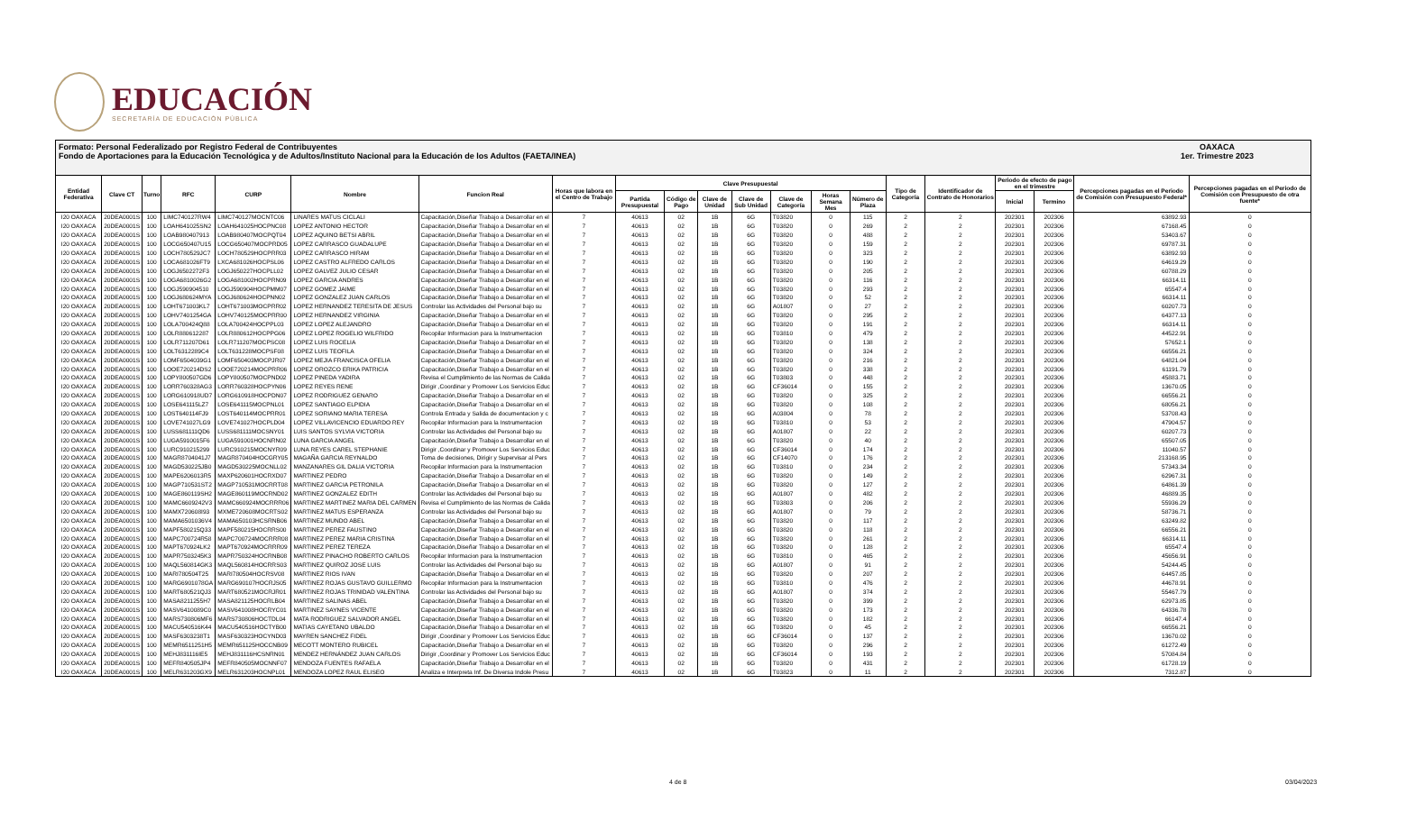EDUCACIÓN
SECRETARÍA DE EDUCACIÓN PÚBLICA
Formato: Personal Federalizado por Registro Federal de Contribuyentes
Fondo de Aportaciones para la Educación Tecnológica y de Adultos/Instituto Nacional para la Educación de los Adultos (FAETA/INEA)
OAXACA
1er. Trimestre 2023
| Entidad Federativa | Clave CT | Turno | RFC | CURP | Nombre | Funcion Real | Horas que labora en el Centro de Trabajo | Clave Presupuestal | | | | | | | Tipo de Categoría | Identificador de Contrato de Honorarios | Periodo de efecto de pago en el trimestre | | Percepciones pagadas en el Periodo de Comisión con Presupuesto Federal* | Percepciones pagadas en el Periodo de Comisión con Presupuesto de otra fuente* |
| --- | --- | --- | --- | --- | --- | --- | --- | --- | --- | --- | --- | --- | --- | --- | --- | --- | --- | --- | --- | --- |
| | | | | | | | | Partida Presupuestal | Código de Pago | Clave de Unidad | Clave de Sub Unidad | Clave de Categoría | Horas Semana Mes | Número de Plaza | | | Inicial | Termino | | |
| I20 OAXACA | 20DEA0001S | 100 | LIMC740127RW4 | LIMC740127MOCNTC06 | LINARES MATUS CICLALI | Capacitación,Diseñar Trabajo a Desarrollar en el | 7 | 40613 | 02 | 1B | 6G | T03820 | 0 | 115 | 2 | 2 | 202301 | 202306 | 63892.93 | 0 |
| I20 OAXACA | 20DEA0001S | 100 | LOAH641025SN2 | LOAH641025HOCPNC08 | LOPEZ ANTONIO HECTOR | Capacitación,Diseñar Trabajo a Desarrollar en el | 7 | 40613 | 02 | 1B | 6G | T03820 | 0 | 269 | 2 | 2 | 202301 | 202306 | 67168.45 | 0 |
| I20 OAXACA | 20DEA0001S | 100 | LOAB980407913 | LOAB980407MOCPQT04 | LOPEZ AQUINO BETSI ABRIL | Capacitación,Diseñar Trabajo a Desarrollar en el | 7 | 40613 | 02 | 1B | 6G | T03820 | 0 | 488 | 2 | 2 | 202301 | 202306 | 53403.67 | 0 |
| I20 OAXACA | 20DEA0001S | 100 | LOCG650407U15 | LOCG650407MOCPRD05 | LOPEZ CARRASCO GUADALUPE | Capacitación,Diseñar Trabajo a Desarrollar en el | 7 | 40613 | 02 | 1B | 6G | T03820 | 0 | 159 | 2 | 2 | 202301 | 202306 | 69787.31 | 0 |
| I20 OAXACA | 20DEA0001S | 100 | LOCH780529JC7 | LOCH780529HOCPRR03 | LOPEZ CARRASCO HIRAM | Capacitación,Diseñar Trabajo a Desarrollar en el | 7 | 40613 | 02 | 1B | 6G | T03820 | 0 | 323 | 2 | 2 | 202301 | 202306 | 63892.93 | 0 |
| I20 OAXACA | 20DEA0001S | 100 | LOCA681026FT9 | LXCA681026HOCPSL06 | LOPEZ CASTRO ALFREDO CARLOS | Capacitación,Diseñar Trabajo a Desarrollar en el | 7 | 40613 | 02 | 1B | 6G | T03820 | 0 | 190 | 2 | 2 | 202301 | 202306 | 64619.29 | 0 |
| I20 OAXACA | 20DEA0001S | 100 | LOGJ6502272F3 | LOGJ650227HOCPLL02 | LOPEZ GALVEZ JULIO CESAR | Capacitación,Diseñar Trabajo a Desarrollar en el | 7 | 40613 | 02 | 1B | 6G | T03820 | 0 | 205 | 2 | 2 | 202301 | 202306 | 60788.29 | 0 |
| I20 OAXACA | 20DEA0001S | 100 | LOGA6810026G2 | LOGA681002HOCPRN09 | LOPEZ GARCIA ANDRES | Capacitación,Diseñar Trabajo a Desarrollar en el | 7 | 40613 | 02 | 1B | 6G | T03820 | 0 | 116 | 2 | 2 | 202301 | 202306 | 66314.11 | 0 |
| I20 OAXACA | 20DEA0001S | 100 | LOGJ590904510 | LOGJ590904HOCPMM07 | LOPEZ GOMEZ JAIME | Capacitación,Diseñar Trabajo a Desarrollar en el | 7 | 40613 | 02 | 1B | 6G | T03820 | 0 | 293 | 2 | 2 | 202301 | 202306 | 65547.4 | 0 |
| I20 OAXACA | 20DEA0001S | 100 | LOGJ680624MYA | LOGJ680624HOCPNN02 | LOPEZ GONZALEZ JUAN CARLOS | Capacitación,Diseñar Trabajo a Desarrollar en el | 7 | 40613 | 02 | 1B | 6G | T03820 | 0 | 52 | 2 | 2 | 202301 | 202306 | 66314.11 | 0 |
| I20 OAXACA | 20DEA0001S | 100 | LOHT671003KL7 | LOHT671003MOCPRR02 | LOPEZ HERNANDEZ TERESITA DE JESUS | Controlar las Actividades del Personal bajo su | 7 | 40613 | 02 | 1B | 6G | A01807 | 0 | 27 | 2 | 2 | 202301 | 202306 | 60207.73 | 0 |
| I20 OAXACA | 20DEA0001S | 100 | LOHV7401254GA | LOHV740125MOCPRR00 | LOPEZ HERNANDEZ VIRGINIA | Capacitación,Diseñar Trabajo a Desarrollar en el | 7 | 40613 | 02 | 1B | 6G | T03820 | 0 | 295 | 2 | 2 | 202301 | 202306 | 64377.13 | 0 |
| I20 OAXACA | 20DEA0001S | 100 | LOLA700424Q88 | LOLA700424HOCPPL03 | LOPEZ LOPEZ ALEJANDRO | Capacitación,Diseñar Trabajo a Desarrollar en el | 7 | 40613 | 02 | 1B | 6G | T03820 | 0 | 191 | 2 | 2 | 202301 | 202306 | 66314.11 | 0 |
| I20 OAXACA | 20DEA0001S | 100 | LOLR880612287 | LOLR880612HOCPPG06 | LOPEZ LOPEZ ROGELIO WILFRIDO | Recopilar Informacion para la Instrumentacion | 7 | 40613 | 02 | 1B | 6G | T03810 | 0 | 479 | 2 | 2 | 202301 | 202306 | 44522.91 | 0 |
| I20 OAXACA | 20DEA0001S | 100 | LOLR711207D61 | LOLR711207MOCPSC08 | LOPEZ LUIS ROCELIA | Capacitación,Diseñar Trabajo a Desarrollar en el | 7 | 40613 | 02 | 1B | 6G | T03820 | 0 | 138 | 2 | 2 | 202301 | 202306 | 57652.1 | 0 |
| I20 OAXACA | 20DEA0001S | 100 | LOLT6312289C4 | LOLT631228MOCPSF08 | LOPEZ LUIS TEOFILA | Capacitación,Diseñar Trabajo a Desarrollar en el | 7 | 40613 | 02 | 1B | 6G | T03820 | 0 | 324 | 2 | 2 | 202301 | 202306 | 66556.21 | 0 |
| I20 OAXACA | 20DEA0001S | 100 | LOMF6504039G1 | LOMF650403MOCPJR07 | LOPEZ MEJIA FRANCISCA OFELIA | Capacitación,Diseñar Trabajo a Desarrollar en el | 7 | 40613 | 02 | 1B | 6G | T03820 | 0 | 216 | 2 | 2 | 202301 | 202306 | 64821.04 | 0 |
| I20 OAXACA | 20DEA0001S | 100 | LOOE720214DS2 | LOOE720214MOCPRR06 | LOPEZ OROZCO ERIKA PATRICIA | Capacitación,Diseñar Trabajo a Desarrollar en el | 7 | 40613 | 02 | 1B | 6G | T03820 | 0 | 338 | 2 | 2 | 202301 | 202306 | 61191.79 | 0 |
| I20 OAXACA | 20DEA0001S | 100 | LOPY800507GD6 | LOPY800507MOCPND02 | LOPEZ PINEDA YADIRA | Revisa el Cumplimiento de las Normas de Calida | 7 | 40613 | 02 | 1B | 6G | T03803 | 0 | 448 | 2 | 2 | 202301 | 202306 | 45883.71 | 0 |
| I20 OAXACA | 20DEA0001S | 100 | LORR760328AG3 | LORR760328HOCPYN06 | LOPEZ REYES RENE | Dirigir ,Coordinar y Promover Los Servicios Educ | 7 | 40613 | 02 | 1B | 6G | CF36014 | 0 | 155 | 2 | 2 | 202301 | 202306 | 13670.05 | 0 |
| I20 OAXACA | 20DEA0001S | 100 | LORG610918UD7 | LORG610918HOCPDN07 | LOPEZ RODRIGUEZ GENARO | Capacitación,Diseñar Trabajo a Desarrollar en el | 7 | 40613 | 02 | 1B | 6G | T03820 | 0 | 325 | 2 | 2 | 202301 | 202306 | 66556.21 | 0 |
| I20 OAXACA | 20DEA0001S | 100 | LOSE641115LZ7 | LOSE641115MOCPNL01 | LOPEZ SANTIAGO ELPIDIA | Capacitación,Diseñar Trabajo a Desarrollar en el | 7 | 40613 | 02 | 1B | 6G | T03820 | 0 | 108 | 2 | 2 | 202301 | 202306 | 68056.21 | 0 |
| I20 OAXACA | 20DEA0001S | 100 | LOST640114FJ9 | LOST640114MOCPRR01 | LOPEZ SORIANO MARIA TERESA | Controla Entrada y Salida de documentacion y c | 7 | 40613 | 02 | 1B | 6G | A03804 | 0 | 78 | 2 | 2 | 202301 | 202306 | 53708.43 | 0 |
| I20 OAXACA | 20DEA0001S | 100 | LOVE741027LG9 | LOVE741027HOCPLD04 | LOPEZ VILLAVICENCIO EDUARDO REY | Recopilar Informacion para la Instrumentacion | 7 | 40613 | 02 | 1B | 6G | T03810 | 0 | 53 | 2 | 2 | 202301 | 202306 | 47904.57 | 0 |
| I20 OAXACA | 20DEA0001S | 100 | LUSS681111QD6 | LUSS681111MOCSNY01 | LUIS SANTOS SYLVIA VICTORIA | Controlar las Actividades del Personal bajo su | 7 | 40613 | 02 | 1B | 6G | A01807 | 0 | 22 | 2 | 2 | 202301 | 202306 | 60207.73 | 0 |
| I20 OAXACA | 20DEA0001S | 100 | LUGA5910015F6 | LUGA591001HOCNRN02 | LUNA GARCIA ANGEL | Capacitación,Diseñar Trabajo a Desarrollar en el | 7 | 40613 | 02 | 1B | 6G | T03820 | 0 | 40 | 2 | 2 | 202301 | 202306 | 65507.05 | 0 |
| I20 OAXACA | 20DEA0001S | 100 | LURC910215299 | LURC910215MOCNYR09 | LUNA REYES CAREL STEPHANIE | Dirigir ,Coordinar y Promover Los Servicios Educ | 7 | 40613 | 02 | 1B | 6G | CF36014 | 0 | 174 | 2 | 2 | 202301 | 202306 | 11040.57 | 0 |
| I20 OAXACA | 20DEA0001S | 100 | MAGR8704041J7 | MAGR870404HOCGRY05 | MAGAÑA GARCIA REYNALDO | Toma de decisiones, Dirigir y Supervisar al Pers | 7 | 40613 | 02 | 1B | 6G | CF14070 | 0 | 176 | 2 | 2 | 202301 | 202306 | 213168.95 | 0 |
| I20 OAXACA | 20DEA0001S | 100 | MAGD530225JB0 | MAGD530225MOCNLL02 | MANZANARES GIL DALIA VICTORIA | Recopilar Informacion para la Instrumentacion | 7 | 40613 | 02 | 1B | 6G | T03810 | 0 | 234 | 2 | 2 | 202301 | 202306 | 57343.34 | 0 |
| I20 OAXACA | 20DEA0001S | 100 | MAPE6206013R5 | MAXP620601HOCRXD07 | MARTINEZ PEDRO | Capacitación,Diseñar Trabajo a Desarrollar en el | 7 | 40613 | 02 | 1B | 6G | T03820 | 0 | 149 | 2 | 2 | 202301 | 202306 | 62967.31 | 0 |
| I20 OAXACA | 20DEA0001S | 100 | MAGP710531ST2 | MAGP710531MOCRRT08 | MARTINEZ GARCIA PETRONILA | Capacitación,Diseñar Trabajo a Desarrollar en el | 7 | 40613 | 02 | 1B | 6G | T03820 | 0 | 127 | 2 | 2 | 202301 | 202306 | 64861.39 | 0 |
| I20 OAXACA | 20DEA0001S | 100 | MAGE860119SH2 | MAGE860119MOCRND02 | MARTINEZ GONZALEZ EDITH | Controlar las Actividades del Personal bajo su | 7 | 40613 | 02 | 1B | 6G | A01807 | 0 | 482 | 2 | 2 | 202301 | 202306 | 46889.35 | 0 |
| I20 OAXACA | 20DEA0001S | 100 | MAMC6609242V3 | MAMC660924MOCRRR06 | MARTINEZ MARTINEZ MARIA DEL CARMEN | Revisa el Cumplimiento de las Normas de Calida | 7 | 40613 | 02 | 1B | 6G | T03803 | 0 | 206 | 2 | 2 | 202301 | 202306 | 55936.29 | 0 |
| I20 OAXACA | 20DEA0001S | 100 | MAMX720608I93 | MXME720608MOCRTS02 | MARTINEZ MATUS ESPERANZA | Controlar las Actividades del Personal bajo su | 7 | 40613 | 02 | 1B | 6G | A01807 | 0 | 79 | 2 | 2 | 202301 | 202306 | 58736.71 | 0 |
| I20 OAXACA | 20DEA0001S | 100 | MAMA6501036V4 | MAMA650103HCSRNB06 | MARTINEZ MUNDO ABEL | Capacitación,Diseñar Trabajo a Desarrollar en el | 7 | 40613 | 02 | 1B | 6G | T03820 | 0 | 117 | 2 | 2 | 202301 | 202306 | 63249.82 | 0 |
| I20 OAXACA | 20DEA0001S | 100 | MAPF580215Q33 | MAPF580215HOCRRS00 | MARTINEZ PEREZ FAUSTINO | Capacitación,Diseñar Trabajo a Desarrollar en el | 7 | 40613 | 02 | 1B | 6G | T03820 | 0 | 118 | 2 | 2 | 202301 | 202306 | 66556.21 | 0 |
| I20 OAXACA | 20DEA0001S | 100 | MAPC700724R58 | MAPC700724MOCRRR08 | MARTINEZ PEREZ MARIA CRISTINA | Capacitación,Diseñar Trabajo a Desarrollar en el | 7 | 40613 | 02 | 1B | 6G | T03820 | 0 | 261 | 2 | 2 | 202301 | 202306 | 66314.11 | 0 |
| I20 OAXACA | 20DEA0001S | 100 | MAPT670924LK2 | MAPT670924MOCRRR09 | MARTINEZ PEREZ TEREZA | Capacitación,Diseñar Trabajo a Desarrollar en el | 7 | 40613 | 02 | 1B | 6G | T03820 | 0 | 128 | 2 | 2 | 202301 | 202306 | 65547.4 | 0 |
| I20 OAXACA | 20DEA0001S | 100 | MAPR7503245K3 | MAPR750324HOCRNB08 | MARTINEZ PINACHO ROBERTO CARLOS | Recopilar Informacion para la Instrumentacion | 7 | 40613 | 02 | 1B | 6G | T03810 | 0 | 465 | 2 | 2 | 202301 | 202306 | 45656.91 | 0 |
| I20 OAXACA | 20DEA0001S | 100 | MAQL560814GK3 | MAQL560814HOCRRS03 | MARTINEZ QUIROZ JOSE LUIS | Controlar las Actividades del Personal bajo su | 7 | 40613 | 02 | 1B | 6G | A01807 | 0 | 91 | 2 | 2 | 202301 | 202306 | 54244.45 | 0 |
| I20 OAXACA | 20DEA0001S | 100 | MARI780504T25 | MARI780504HOCRSV08 | MARTINEZ RIOS IVAN | Capacitación,Diseñar Trabajo a Desarrollar en el | 7 | 40613 | 02 | 1B | 6G | T03820 | 0 | 207 | 2 | 2 | 202301 | 202306 | 64457.85 | 0 |
| I20 OAXACA | 20DEA0001S | 100 | MARG6901078GA | MARG690107HOCRJS05 | MARTINEZ ROJAS GUSTAVO GUILLERMO | Recopilar Informacion para la Instrumentacion | 7 | 40613 | 02 | 1B | 6G | T03810 | 0 | 476 | 2 | 2 | 202301 | 202306 | 44678.91 | 0 |
| I20 OAXACA | 20DEA0001S | 100 | MART680521QJ3 | MART680521MOCRJR01 | MARTINEZ ROJAS TRINIDAD VALENTINA | Controlar las Actividades del Personal bajo su | 7 | 40613 | 02 | 1B | 6G | A01807 | 0 | 374 | 2 | 2 | 202301 | 202306 | 55467.79 | 0 |
| I20 OAXACA | 20DEA0001S | 100 | MASA8211255H7 | MASA821125HOCRLB04 | MARTINEZ SALINAS ABEL | Capacitación,Diseñar Trabajo a Desarrollar en el | 7 | 40613 | 02 | 1B | 6G | T03820 | 0 | 399 | 2 | 2 | 202301 | 202306 | 62973.85 | 0 |
| I20 OAXACA | 20DEA0001S | 100 | MASV6410089C0 | MASV641008HOCRYC01 | MARTINEZ SAYNES VICENTE | Capacitación,Diseñar Trabajo a Desarrollar en el | 7 | 40613 | 02 | 1B | 6G | T03820 | 0 | 173 | 2 | 2 | 202301 | 202306 | 64336.78 | 0 |
| I20 OAXACA | 20DEA0001S | 100 | MARS730806MF6 | MARS730806HOCTDL04 | MATA RODRIGUEZ SALVADOR ANGEL | Capacitación,Diseñar Trabajo a Desarrollar en el | 7 | 40613 | 02 | 1B | 6G | T03820 | 0 | 182 | 2 | 2 | 202301 | 202306 | 66147.4 | 0 |
| I20 OAXACA | 20DEA0001S | 100 | MACU540516K44 | MACU540516HOCTYB00 | MATIAS CAYETANO UBALDO | Capacitación,Diseñar Trabajo a Desarrollar en el | 7 | 40613 | 02 | 1B | 6G | T03820 | 0 | 45 | 2 | 2 | 202301 | 202306 | 66556.21 | 0 |
| I20 OAXACA | 20DEA0001S | 100 | MASF6303238T1 | MASF630323HOCYND03 | MAYREN SANCHEZ FIDEL | Dirigir ,Coordinar y Promover Los Servicios Educ | 7 | 40613 | 02 | 1B | 6G | CF36014 | 0 | 137 | 2 | 2 | 202301 | 202306 | 13670.02 | 0 |
| I20 OAXACA | 20DEA0001S | 100 | MEMR6511251H5 | MEMR651125HOCCNB09 | MECOTT MONTERO RUBICEL | Capacitación,Diseñar Trabajo a Desarrollar en el | 7 | 40613 | 02 | 1B | 6G | T03820 | 0 | 296 | 2 | 2 | 202301 | 202306 | 61272.49 | 0 |
| I20 OAXACA | 20DEA0001S | 100 | MEHJ831116IE5 | MEHJ831116HCSNRN01 | MENDEZ HERNÁNDEZ JUAN CARLOS | Dirigir ,Coordinar y Promover Los Servicios Educ | 7 | 40613 | 02 | 1B | 6G | CF36014 | 0 | 193 | 2 | 2 | 202301 | 202306 | 57084.84 | 0 |
| I20 OAXACA | 20DEA0001S | 100 | MEFR840505JP4 | MEFR840505MOCNNF07 | MENDOZA FUENTES RAFAELA | Capacitación,Diseñar Trabajo a Desarrollar en el | 7 | 40613 | 02 | 1B | 6G | T03820 | 0 | 431 | 2 | 2 | 202301 | 202306 | 61728.19 | 0 |
| I20 OAXACA | 20DEA0001S | 100 | MELR631203GX9 | MELR631203HOCNPL01 | MENDOZA LOPEZ RAUL ELISEO | Analiza e Interpreta Inf. De Diversa Indole Presu | 7 | 40613 | 02 | 1B | 6G | T03823 | 0 | 11 | 2 | 2 | 202301 | 202306 | 7312.87 | 0 |
4 de 8 03/04/2023